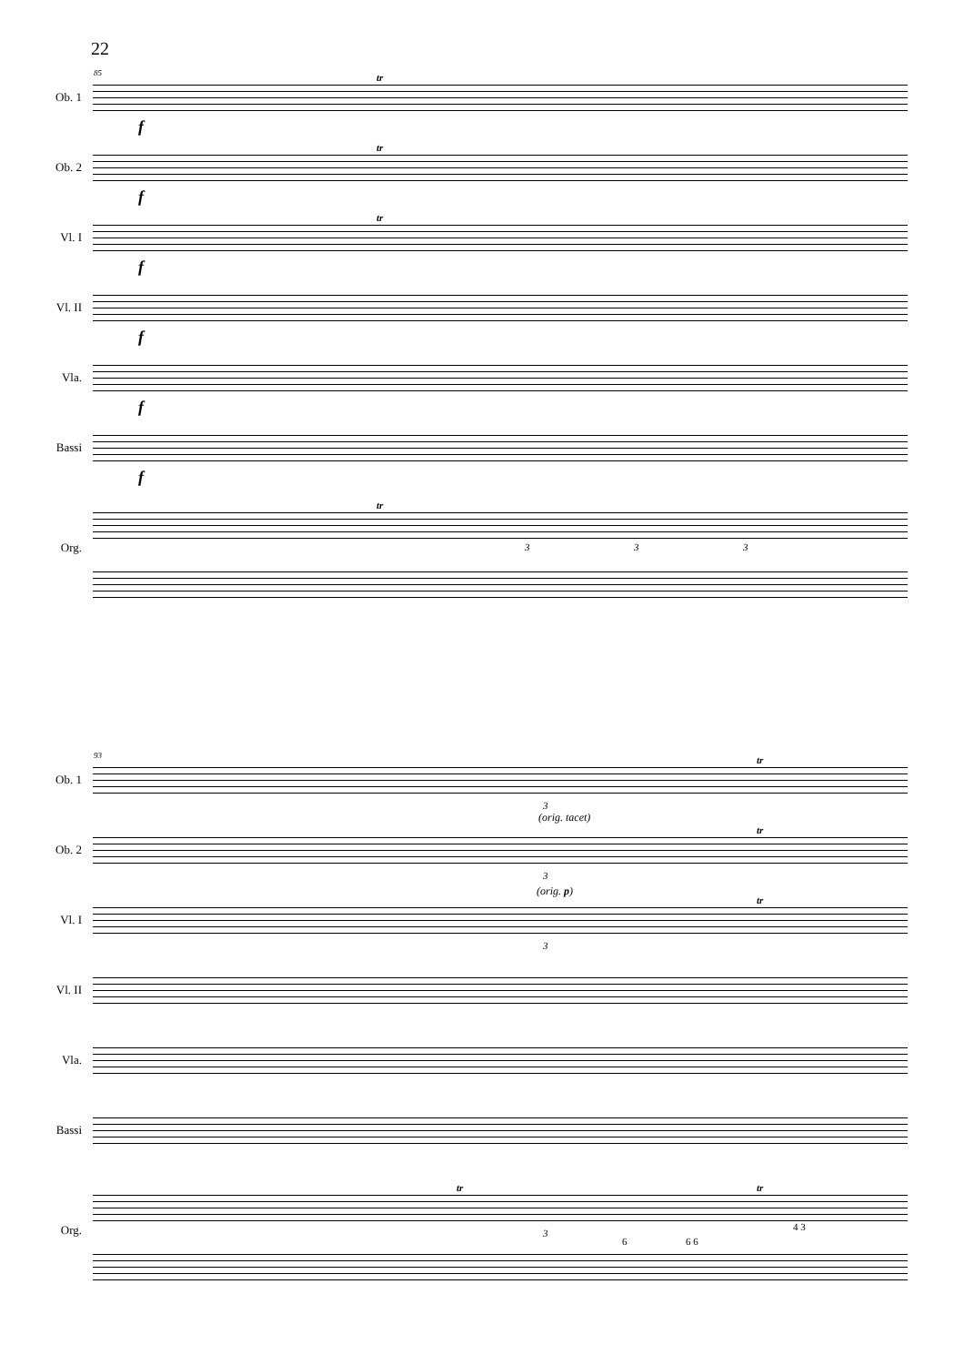22
85
Ob. 1
f
tr
Ob. 2
f
tr
Vl. I
f
tr
Vl. II
f
Vla.
f
Bassi
f
tr
3 3 3
Org.
93
Ob. 1
3
(orig. tacet)
tr
Ob. 2
3
(orig. p)
tr
Vl. I
3
tr
Vl. II
Vla.
Bassi
tr
3
tr
Org.
6 6 6
4 3